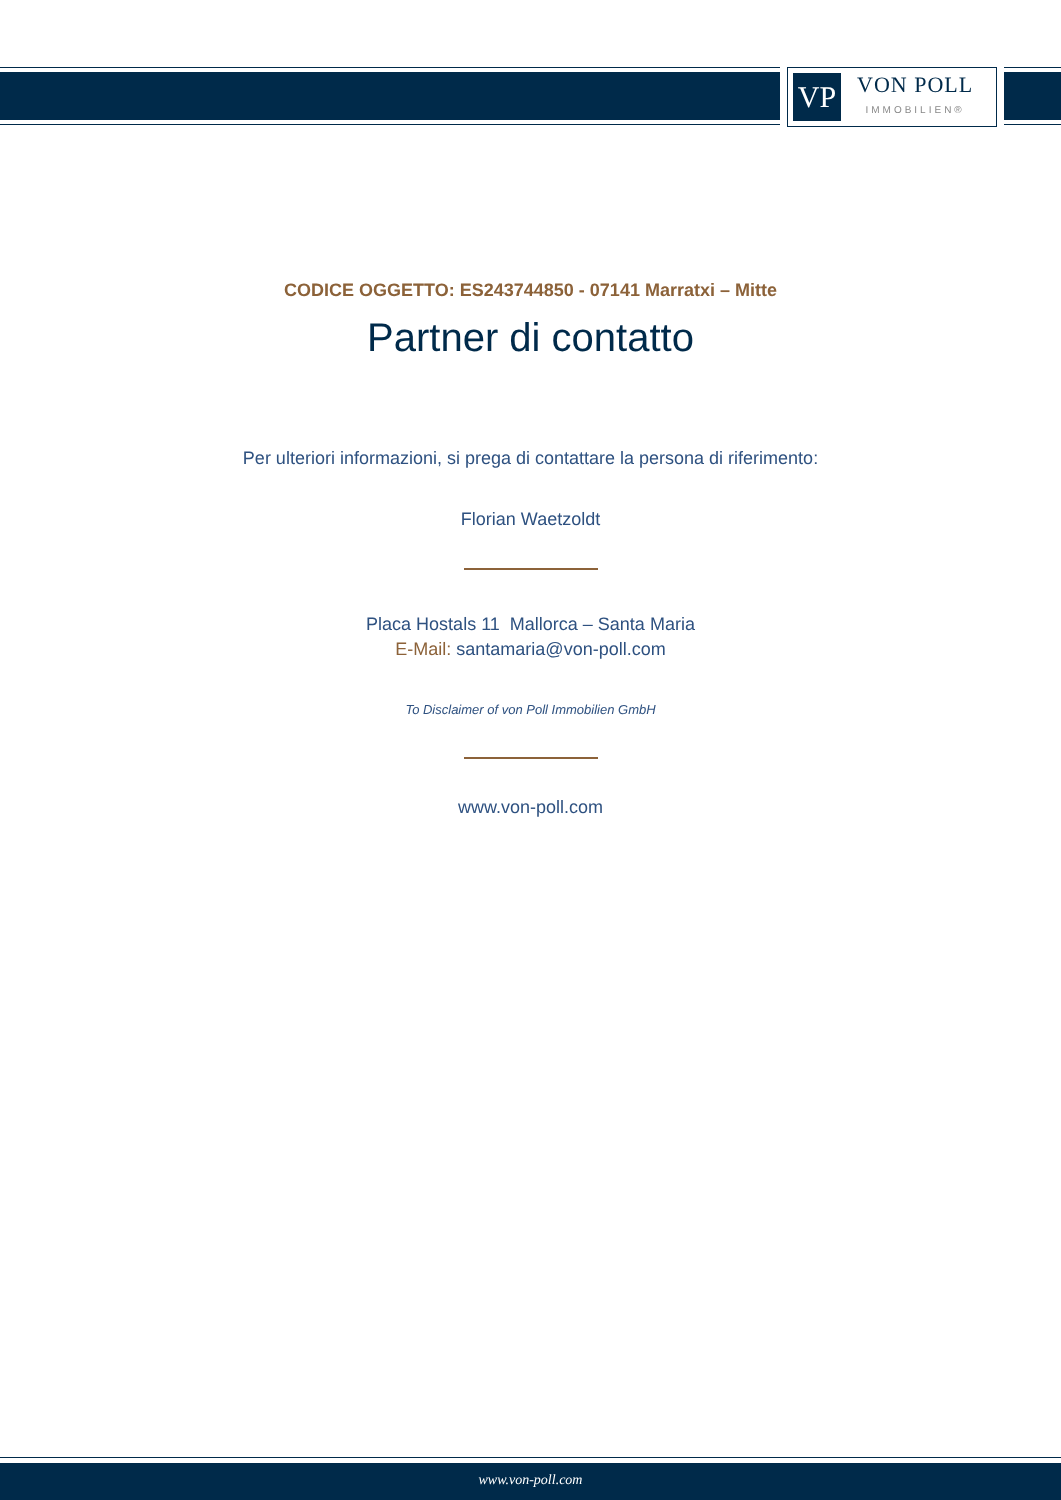VP
VON POLL
IMMOBILIEN®
CODICE OGGETTO: ES243744850 - 07141 Marratxi – Mitte
Partner di contatto
Per ulteriori informazioni, si prega di contattare la persona di riferimento:
Florian Waetzoldt
Placa Hostals 11 Mallorca – Santa Maria
E-Mail: santamaria@von-poll.com
To Disclaimer of von Poll Immobilien GmbH
www.von-poll.com
www.von-poll.com